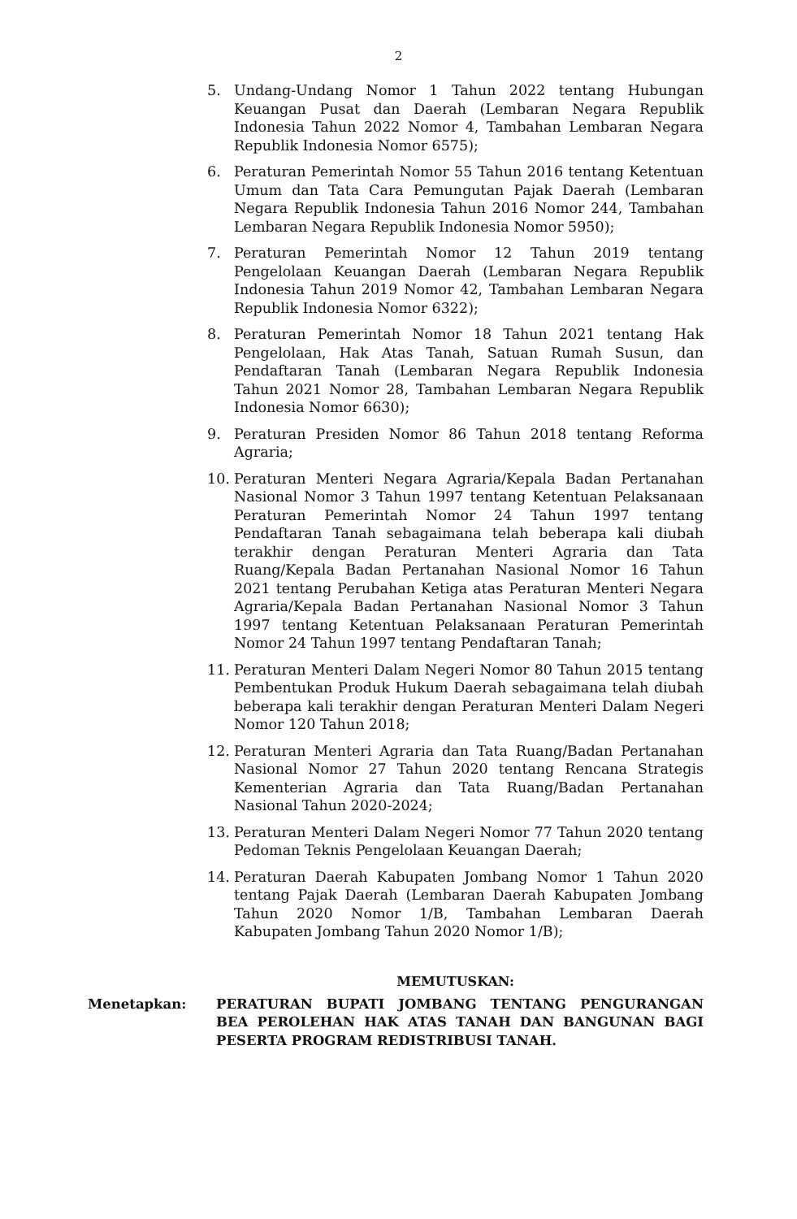2
5. Undang-Undang Nomor 1 Tahun 2022 tentang Hubungan Keuangan Pusat dan Daerah (Lembaran Negara Republik Indonesia Tahun 2022 Nomor 4, Tambahan Lembaran Negara Republik Indonesia Nomor 6575);
6. Peraturan Pemerintah Nomor 55 Tahun 2016 tentang Ketentuan Umum dan Tata Cara Pemungutan Pajak Daerah (Lembaran Negara Republik Indonesia Tahun 2016 Nomor 244, Tambahan Lembaran Negara Republik Indonesia Nomor 5950);
7. Peraturan Pemerintah Nomor 12 Tahun 2019 tentang Pengelolaan Keuangan Daerah (Lembaran Negara Republik Indonesia Tahun 2019 Nomor 42, Tambahan Lembaran Negara Republik Indonesia Nomor 6322);
8. Peraturan Pemerintah Nomor 18 Tahun 2021 tentang Hak Pengelolaan, Hak Atas Tanah, Satuan Rumah Susun, dan Pendaftaran Tanah (Lembaran Negara Republik Indonesia Tahun 2021 Nomor 28, Tambahan Lembaran Negara Republik Indonesia Nomor 6630);
9. Peraturan Presiden Nomor 86 Tahun 2018 tentang Reforma Agraria;
10. Peraturan Menteri Negara Agraria/Kepala Badan Pertanahan Nasional Nomor 3 Tahun 1997 tentang Ketentuan Pelaksanaan Peraturan Pemerintah Nomor 24 Tahun 1997 tentang Pendaftaran Tanah sebagaimana telah beberapa kali diubah terakhir dengan Peraturan Menteri Agraria dan Tata Ruang/Kepala Badan Pertanahan Nasional Nomor 16 Tahun 2021 tentang Perubahan Ketiga atas Peraturan Menteri Negara Agraria/Kepala Badan Pertanahan Nasional Nomor 3 Tahun 1997 tentang Ketentuan Pelaksanaan Peraturan Pemerintah Nomor 24 Tahun 1997 tentang Pendaftaran Tanah;
11. Peraturan Menteri Dalam Negeri Nomor 80 Tahun 2015 tentang Pembentukan Produk Hukum Daerah sebagaimana telah diubah beberapa kali terakhir dengan Peraturan Menteri Dalam Negeri Nomor 120 Tahun 2018;
12. Peraturan Menteri Agraria dan Tata Ruang/Badan Pertanahan Nasional Nomor 27 Tahun 2020 tentang Rencana Strategis Kementerian Agraria dan Tata Ruang/Badan Pertanahan Nasional Tahun 2020-2024;
13. Peraturan Menteri Dalam Negeri Nomor 77 Tahun 2020 tentang Pedoman Teknis Pengelolaan Keuangan Daerah;
14. Peraturan Daerah Kabupaten Jombang Nomor 1 Tahun 2020 tentang Pajak Daerah (Lembaran Daerah Kabupaten Jombang Tahun 2020 Nomor 1/B, Tambahan Lembaran Daerah Kabupaten Jombang Tahun 2020 Nomor 1/B);
MEMUTUSKAN:
Menetapkan: PERATURAN BUPATI JOMBANG TENTANG PENGURANGAN BEA PEROLEHAN HAK ATAS TANAH DAN BANGUNAN BAGI PESERTA PROGRAM REDISTRIBUSI TANAH.